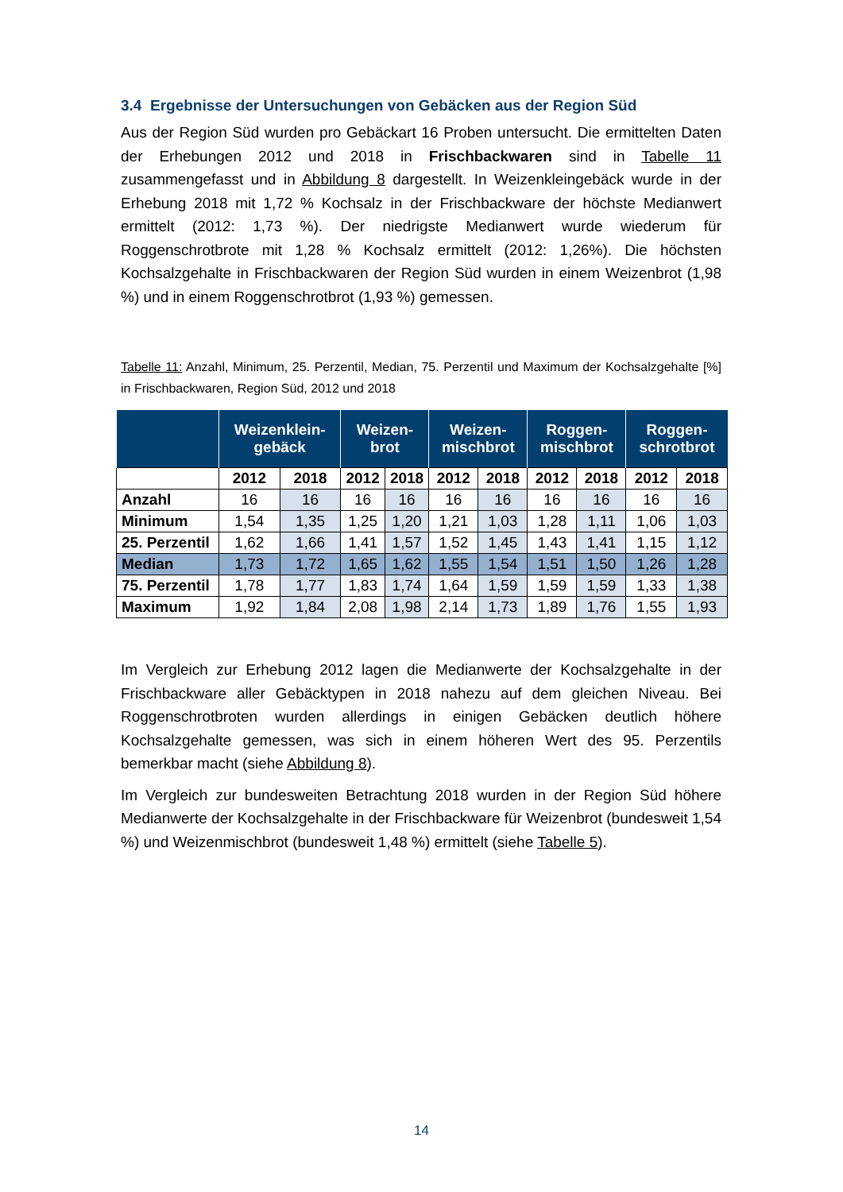3.4 Ergebnisse der Untersuchungen von Gebäcken aus der Region Süd
Aus der Region Süd wurden pro Gebäckart 16 Proben untersucht. Die ermittelten Daten der Erhebungen 2012 und 2018 in Frischbackwaren sind in Tabelle 11 zusammengefasst und in Abbildung 8 dargestellt. In Weizenkleingebäck wurde in der Erhebung 2018 mit 1,72 % Kochsalz in der Frischbackware der höchste Medianwert ermittelt (2012: 1,73 %). Der niedrigste Medianwert wurde wiederum für Roggenschrotbrote mit 1,28 % Kochsalz ermittelt (2012: 1,26%). Die höchsten Kochsalzgehalte in Frischbackwaren der Region Süd wurden in einem Weizenbrot (1,98 %) und in einem Roggenschrotbrot (1,93 %) gemessen.
Tabelle 11: Anzahl, Minimum, 25. Perzentil, Median, 75. Perzentil und Maximum der Kochsalzgehalte [%] in Frischbackwaren, Region Süd, 2012 und 2018
| | Weizenklein- gebäck | | Weizen- brot | | Weizen- mischbrot | | Roggen- mischbrot | | Roggen- schrotbrot | |
| --- | --- | --- | --- | --- | --- | --- | --- | --- | --- | --- |
| | 2012 | 2018 | 2012 | 2018 | 2012 | 2018 | 2012 | 2018 | 2012 | 2018 |
| Anzahl | 16 | 16 | 16 | 16 | 16 | 16 | 16 | 16 | 16 | 16 |
| Minimum | 1,54 | 1,35 | 1,25 | 1,20 | 1,21 | 1,03 | 1,28 | 1,11 | 1,06 | 1,03 |
| 25. Perzentil | 1,62 | 1,66 | 1,41 | 1,57 | 1,52 | 1,45 | 1,43 | 1,41 | 1,15 | 1,12 |
| Median | 1,73 | 1,72 | 1,65 | 1,62 | 1,55 | 1,54 | 1,51 | 1,50 | 1,26 | 1,28 |
| 75. Perzentil | 1,78 | 1,77 | 1,83 | 1,74 | 1,64 | 1,59 | 1,59 | 1,59 | 1,33 | 1,38 |
| Maximum | 1,92 | 1,84 | 2,08 | 1,98 | 2,14 | 1,73 | 1,89 | 1,76 | 1,55 | 1,93 |
Im Vergleich zur Erhebung 2012 lagen die Medianwerte der Kochsalzgehalte in der Frischbackware aller Gebäcktypen in 2018 nahezu auf dem gleichen Niveau. Bei Roggenschrotbroten wurden allerdings in einigen Gebäcken deutlich höhere Kochsalzgehalte gemessen, was sich in einem höheren Wert des 95. Perzentils bemerkbar macht (siehe Abbildung 8).
Im Vergleich zur bundesweiten Betrachtung 2018 wurden in der Region Süd höhere Medianwerte der Kochsalzgehalte in der Frischbackware für Weizenbrot (bundesweit 1,54 %) und Weizenmischbrot (bundesweit 1,48 %) ermittelt (siehe Tabelle 5).
14